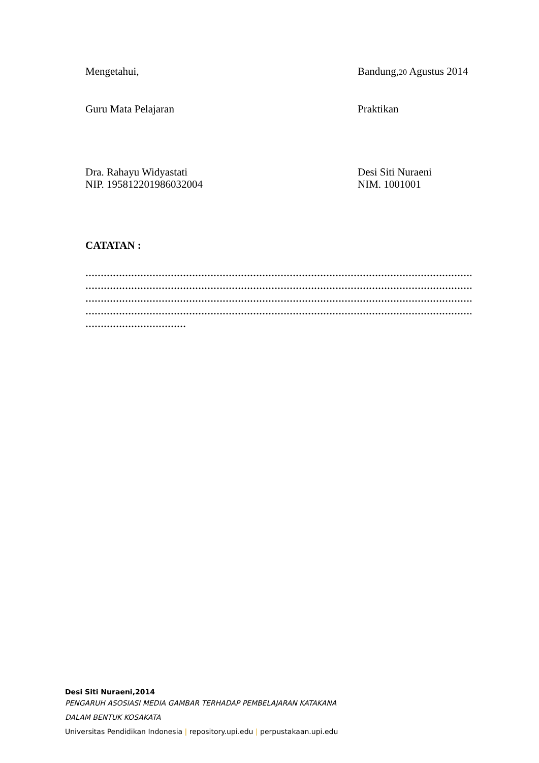Mengetahui, Bandung,20 Agustus 2014
Guru Mata Pelajaran Praktikan
Dra. Rahayu Widyastati
NIP. 195812201986032004
Desi Siti Nuraeni
NIM. 1001001
CATATAN :
…………………………………………………………………………………………………………………………
…………………………………………………………………………………………………………………………
…………………………………………………………………………………………………………………………
…………………………………………………………………………………………………………………………
……………………………
Desi Siti Nuraeni,2014
PENGARUH ASOSIASI MEDIA GAMBAR TERHADAP PEMBELAJARAN KATAKANA
DALAM BENTUK KOSAKATA
Universitas Pendidikan Indonesia | repository.upi.edu | perpustakaan.upi.edu